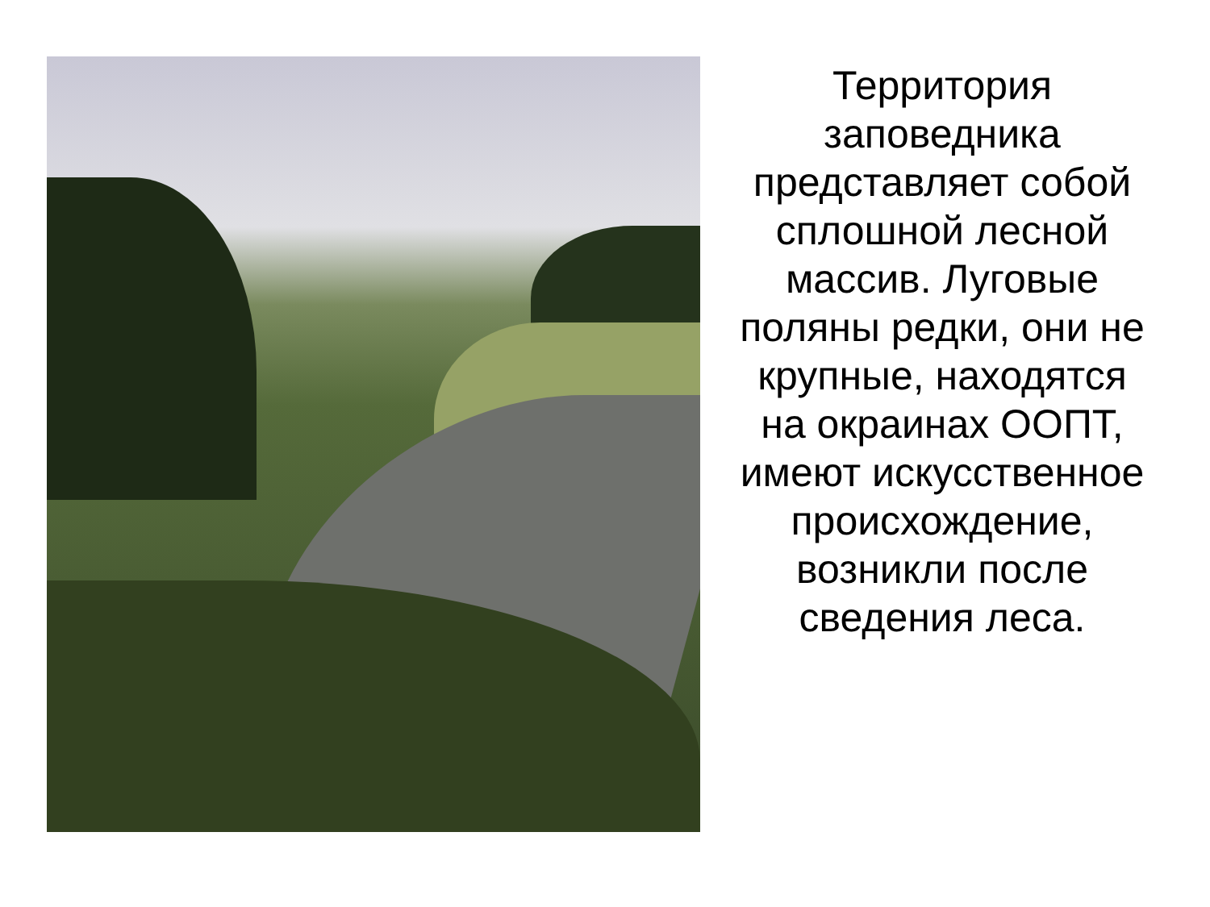Территория заповедника представляет собой сплошной лесной массив. Луговые поляны редки, они не крупные, находятся на окраинах ООПТ, имеют искусственное происхождение, возникли после сведения леса.